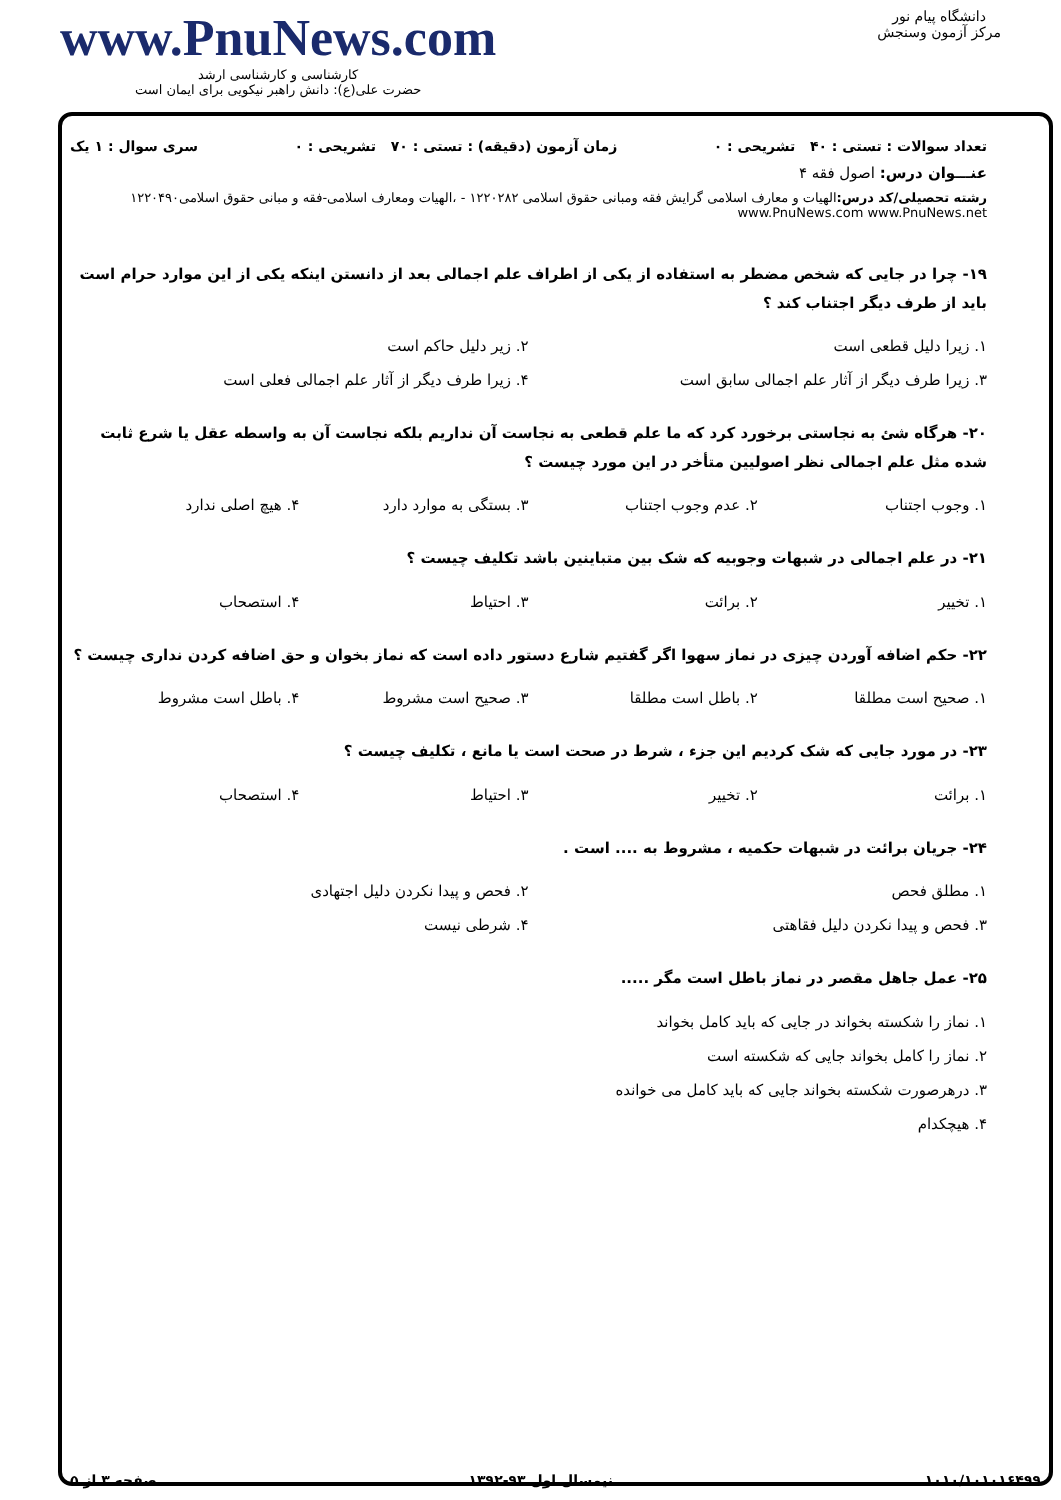www.PnuNews.com
کارشناسی و کارشناسی ارشد
حضرت علی(ع): دانش راهبر نیکویی برای ایمان است
دانشگاه پیام نور
مرکز آزمون وسنجش
تعداد سوالات : تستی : ۴۰ تشریحی : ۰ زمان آزمون (دقیقه) : تستی : ۷۰ تشریحی : ۰ سری سوال : ۱ یک
عنـــوان درس: اصول فقه ۴
رشته تحصیلی/کد درس: الهیات و معارف اسلامی گرایش فقه ومبانی حقوق اسلامی ۱۲۲۰۲۸۲ - ،الهیات ومعارف اسلامی-فقه و مبانی حقوق اسلامی۱۲۲۰۴۹۰ www.PnuNews.com www.PnuNews.net
۱۹- چرا در جایی که شخص مضطر به استفاده از یکی از اطراف علم اجمالی بعد از دانستن اینکه یکی از این موارد حرام است باید از طرف دیگر اجتناب کند ؟
۱. زیرا دلیل قطعی است ۲. زیر دلیل حاکم است ۳. زیرا طرف دیگر از آثار علم اجمالی سابق است ۴. زیرا طرف دیگر از آثار علم اجمالی فعلی است
۲۰- هرگاه شئ به نجاستی برخورد کرد که ما علم قطعی به نجاست آن نداریم بلکه نجاست آن به واسطه عقل یا شرع ثابت شده مثل علم اجمالی نظر اصولیین متأخر در این مورد چیست ؟
۱. وجوب اجتناب ۲. عدم وجوب اجتناب ۳. بستگی به موارد دارد ۴. هیچ اصلی ندارد
۲۱- در علم اجمالی در شبهات وجوبیه که شک بین متباینین باشد تکلیف چیست ؟
۱. تخییر ۲. برائت ۳. احتیاط ۴. استصحاب
۲۲- حکم اضافه آوردن چیزی در نماز سهوا اگر گفتیم شارع دستور داده است که نماز بخوان و حق اضافه کردن نداری چیست ؟
۱. صحیح است مطلقا ۲. باطل است مطلقا ۳. صحیح است مشروط ۴. باطل است مشروط
۲۳- در مورد جایی که شک کردیم این جزء ، شرط در صحت است یا مانع ، تکلیف چیست ؟
۱. برائت ۲. تخییر ۳. احتیاط ۴. استصحاب
۲۴- جریان برائت در شبهات حکمیه ، مشروط به .... است .
۱. مطلق فحص ۲. فحص و پیدا نکردن دلیل اجتهادی ۳. فحص و پیدا نکردن دلیل فقاهتی ۴. شرطی نیست
۲۵- عمل جاهل مقصر در نماز باطل است مگر .....
۱. نماز را شکسته بخواند در جایی که باید کامل بخواند ۲. نماز را کامل بخواند جایی که شکسته است ۳. درهرصورت شکسته بخواند جایی که باید کامل می خوانده ۴. هیچکدام
۱۰۱۰/۱۰۱۰۱۶۴۹۹ نیمسال اول ۹۳-۱۳۹۲ صفحه ۳ از ۵